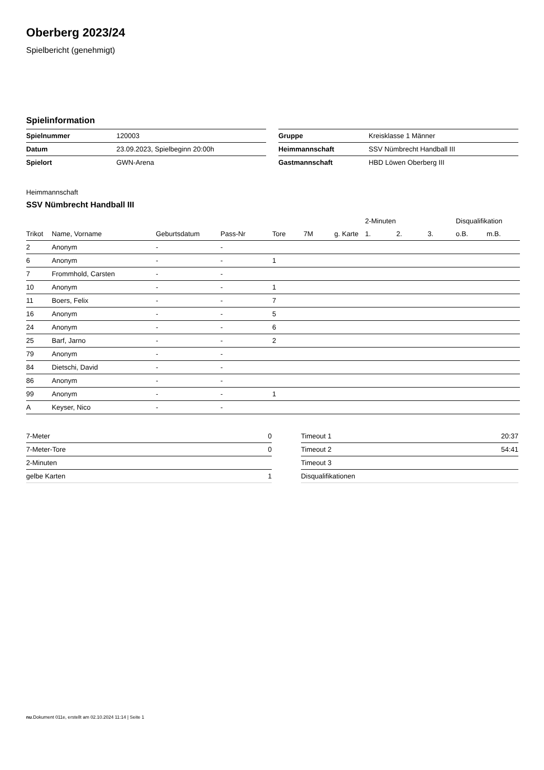Oberberg 2023/24
Spielbericht (genehmigt)
Spielinformation
| Spielnummer | 120003 |
| Datum | 23.09.2023, Spielbeginn 20:00h |
| Spielort | GWN-Arena |
| Gruppe | Kreisklasse 1 Männer |
| Heimmannschaft | SSV Nümbrecht Handball III |
| Gastmannschaft | HBD Löwen Oberberg III |
Heimmannschaft
SSV Nümbrecht Handball III
| | | | | | | | 2-Minuten | | | Disqualifikation | |
| --- | --- | --- | --- | --- | --- | --- | --- | --- | --- | --- | --- |
| Trikot | Name, Vorname | Geburtsdatum | Pass-Nr | Tore | 7M | g. Karte | 1. | 2. | 3. | o.B. | m.B. |
| 2 | Anonym | - | - | | | | | | | | |
| 6 | Anonym | - | - | 1 | | | | | | | |
| 7 | Frommhold, Carsten | - | - | | | | | | | | |
| 10 | Anonym | - | - | 1 | | | | | | | |
| 11 | Boers, Felix | - | - | 7 | | | | | | | |
| 16 | Anonym | - | - | 5 | | | | | | | |
| 24 | Anonym | - | - | 6 | | | | | | | |
| 25 | Barf, Jarno | - | - | 2 | | | | | | | |
| 79 | Anonym | - | - | | | | | | | | |
| 84 | Dietschi, David | - | - | | | | | | | | |
| 86 | Anonym | - | - | | | | | | | | |
| 99 | Anonym | - | - | 1 | | | | | | | |
| A | Keyser, Nico | - | - | | | | | | | | |
| 7-Meter | 0 |
| 7-Meter-Tore | 0 |
| 2-Minuten | |
| gelbe Karten | 1 |
| Timeout 1 | 20:37 |
| Timeout 2 | 54:41 |
| Timeout 3 | |
| Disqualifikationen | |
nu.Dokument 011e, erstellt am 02.10.2024 11:14 | Seite 1